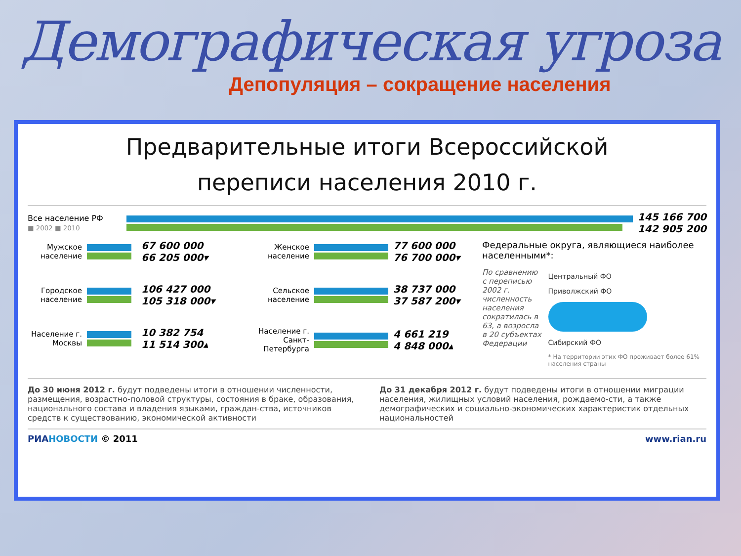Демографическая угроза
Депопуляция – сокращение населения
Предварительные итоги Всероссийской
переписи населения 2010 г.
Все население РФ
■ 2002 ■ 2010
145 166 700
142 905 200
Мужское население
67 600 000
66 205 000▾
Городское население
106 427 000
105 318 000▾
Население г. Москвы
10 382 754
11 514 300▴
Женское население
77 600 000
76 700 000▾
Сельское население
38 737 000
37 587 200▾
Население г. Санкт-Петербурга
4 661 219
4 848 000▴
Федеральные округа, являющиеся наиболее населенными*:
По сравнению с переписью 2002 г. численность населения сократилась в 63, а возросла в 20 субъектах Федерации
Центральный ФО
Приволжский ФО
Сибирский ФО
* На территории этих ФО проживает более 61% населения страны
До 30 июня 2012 г. будут подведены итоги в отношении численности, размещения, возрастно-половой структуры, состояния в браке, образования, национального состава и владения языками, граждан-ства, источников средств к существованию, экономической активности
До 31 декабря 2012 г. будут подведены итоги в отношении миграции населения, жилищных условий населения, рождаемо-сти, а также демографических и социально-экономических характеристик отдельных национальностей
РИА НОВОСТИ © 2011 www.rian.ru